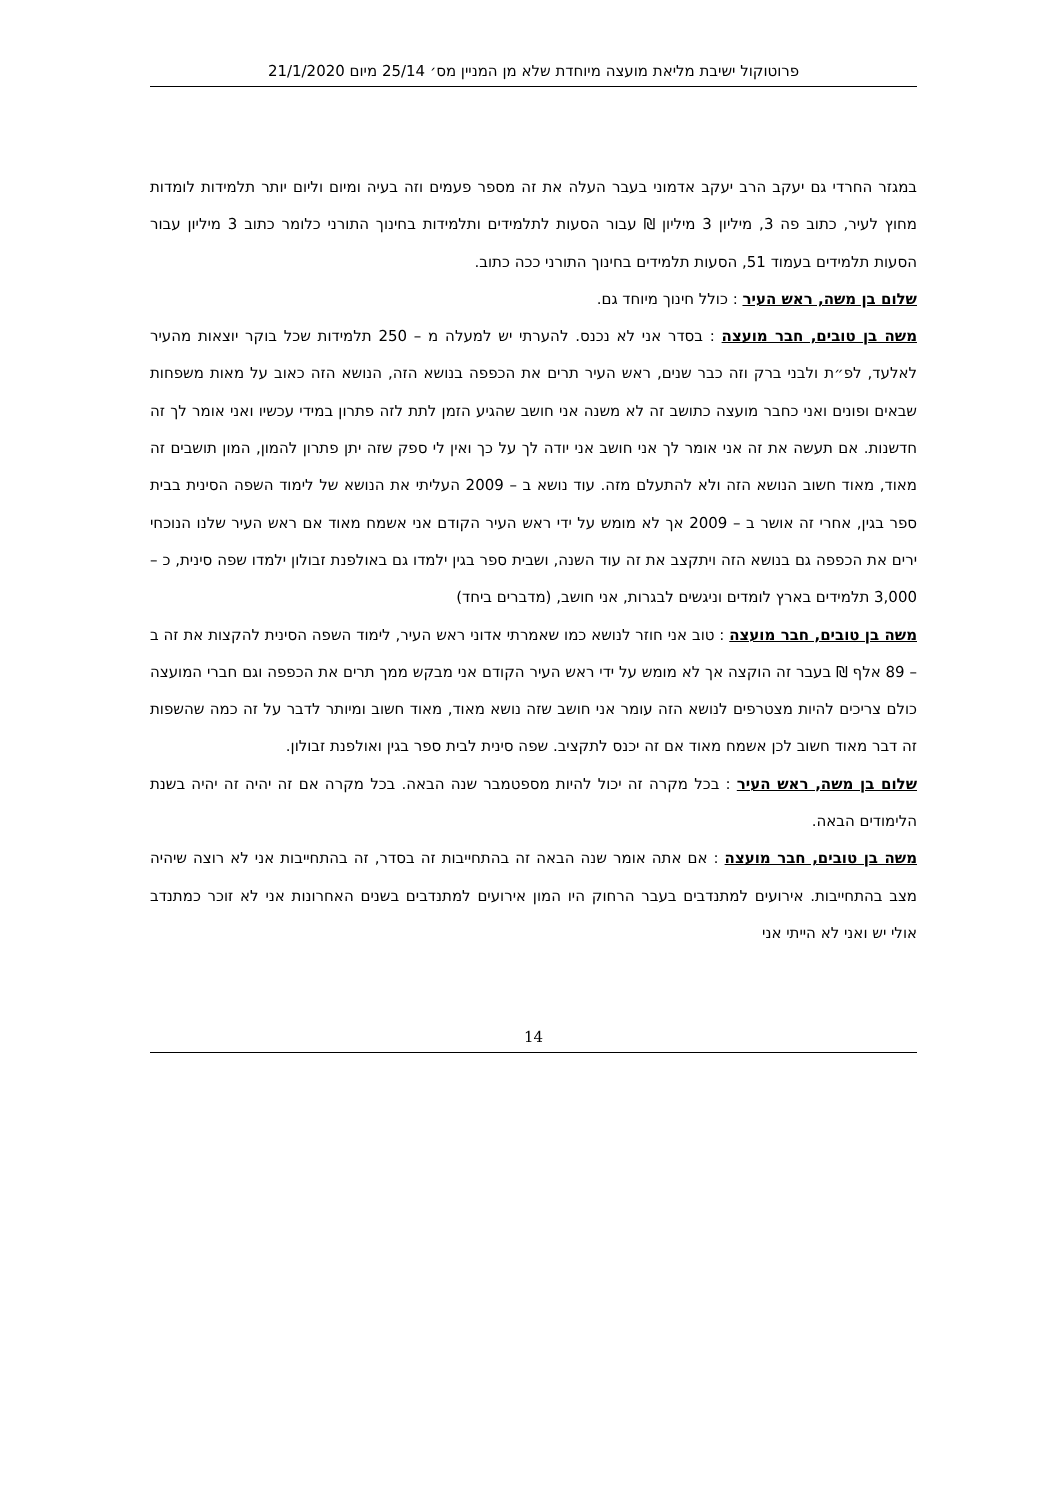פרוטוקול ישיבת מליאת מועצה מיוחדת שלא מן המניין מס׳ 25/14 מיום 21/1/2020
במגזר החרדי גם יעקב הרב יעקב אדמוני בעבר העלה את זה מספר פעמים וזה בעיה ומיום וליום יותר תלמידות לומדות מחוץ לעיר, כתוב פה 3, מיליון 3 מיליון ₪ עבור הסעות לתלמידים ותלמידות בחינוך התורני כלומר כתוב 3 מיליון עבור הסעות תלמידים בעמוד 51, הסעות תלמידים בחינוך התורני ככה כתוב.
שלום בן משה, ראש העיר : כולל חינוך מיוחד גם.
משה בן טובים, חבר מועצה : בסדר אני לא נכנס. להערתי יש למעלה מ – 250 תלמידות שכל בוקר יוצאות מהעיר לאלעד, לפ״ת ולבני ברק וזה כבר שנים, ראש העיר תרים את הכפפה בנושא הזה, הנושא הזה כאוב על מאות משפחות שבאים ופונים ואני כחבר מועצה כתושב זה לא משנה אני חושב שהגיע הזמן לתת לזה פתרון במידי עכשיו ואני אומר לך זה חדשנות. אם תעשה את זה אני אומר לך אני חושב אני יודה לך על כך ואין לי ספק שזה יתן פתרון להמון, המון תושבים זה מאוד, מאוד חשוב הנושא הזה ולא להתעלם מזה. עוד נושא ב – 2009 העליתי את הנושא של לימוד השפה הסינית בבית ספר בגין, אחרי זה אושר ב – 2009 אך לא מומש על ידי ראש העיר הקודם אני אשמח מאוד אם ראש העיר שלנו הנוכחי ירים את הכפפה גם בנושא הזה ויתקצב את זה עוד השנה, ושבית ספר בגין ילמדו גם באולפנת זבולון ילמדו שפה סינית, כ – 3,000 תלמידים בארץ לומדים וניגשים לבגרות, אני חושב, (מדברים ביחד)
משה בן טובים, חבר מועצה : טוב אני חוזר לנושא כמו שאמרתי אדוני ראש העיר, לימוד השפה הסינית להקצות את זה ב – 89 אלף ₪ בעבר זה הוקצה אך לא מומש על ידי ראש העיר הקודם אני מבקש ממך תרים את הכפפה וגם חברי המועצה כולם צריכים להיות מצטרפים לנושא הזה עומר אני חושב שזה נושא מאוד, מאוד חשוב ומיותר לדבר על זה כמה שהשפות זה דבר מאוד חשוב לכן אשמח מאוד אם זה יכנס לתקציב. שפה סינית לבית ספר בגין ואולפנת זבולון.
שלום בן משה, ראש העיר : בכל מקרה זה יכול להיות מספטמבר שנה הבאה. בכל מקרה אם זה יהיה זה יהיה בשנת הלימודים הבאה.
משה בן טובים, חבר מועצה : אם אתה אומר שנה הבאה זה בהתחייבות זה בסדר, זה בהתחייבות אני לא רוצה שיהיה מצב בהתחייבות. אירועים למתנדבים בעבר הרחוק היו המון אירועים למתנדבים בשנים האחרונות אני לא זוכר כמתנדב אולי יש ואני לא הייתי אני
14